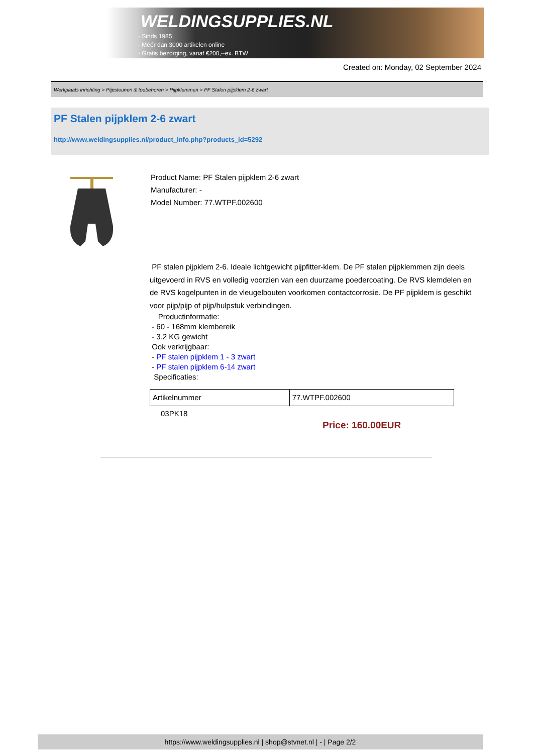WELDINGSUPPLIES.NL
- Sinds 1985
- Méér dan 3000 artikelen online
- Gratis bezorging, vanaf €200,--ex. BTW
Created on: Monday, 02 September 2024
Werkplaats inrichting > Pijpsteunen & toebehoren > Pijpklemmen > PF Stalen pijpklem 2-6 zwart
PF Stalen pijpklem 2-6 zwart
http://www.weldingsupplies.nl/product_info.php?products_id=5292
Product Name: PF Stalen pijpklem 2-6 zwart
Manufacturer: -
Model Number: 77.WTPF.002600
PF stalen pijpklem 2-6. Ideale lichtgewicht pijpfitter-klem. De PF stalen pijpklemmen zijn deels uitgevoerd in RVS en volledig voorzien van een duurzame poedercoating. De RVS klemdelen en de RVS kogelpunten in de vleugelbouten voorkomen contactcorrosie. De PF pijpklem is geschikt voor pijp/pijp of pijp/hulpstuk verbindingen.
Productinformatie:
- 60 - 168mm klembereik
- 3.2 KG gewicht
Ook verkrijgbaar:
- PF stalen pijpklem 1 - 3 zwart
- PF stalen pijpklem 6-14 zwart
Specificaties:
| Artikelnummer | 77.WTPF.002600 |
03PK18
Price: 160.00EUR
https://www.weldingsupplies.nl | shop@stvnet.nl | - | Page 2/2